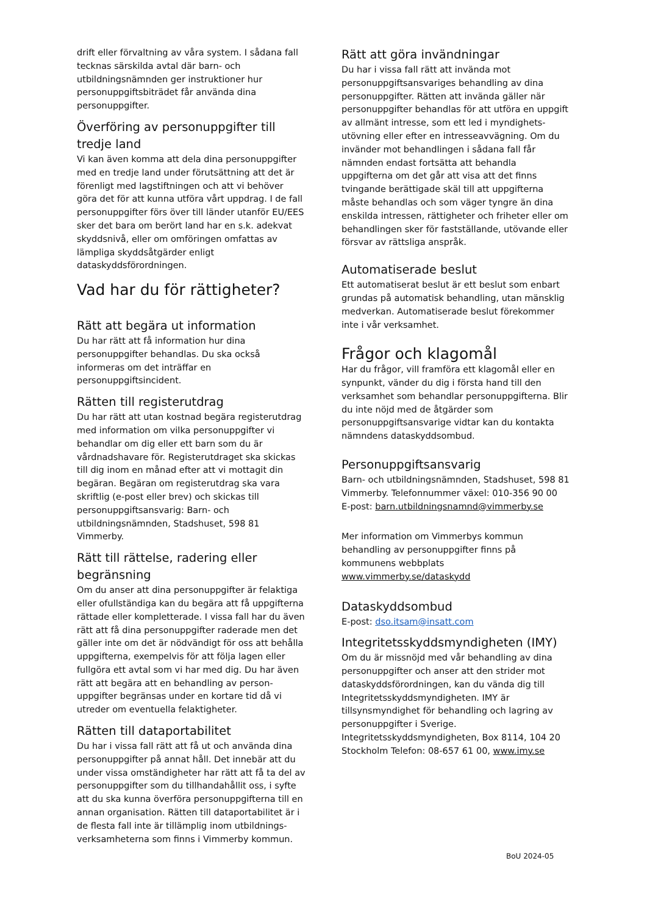drift eller förvaltning av våra system. I sådana fall tecknas särskilda avtal där barn- och utbildningsnämnden ger instruktioner hur personuppgiftsbiträdet får använda dina personuppgifter.
Överföring av personuppgifter till tredje land
Vi kan även komma att dela dina personuppgifter med en tredje land under förutsättning att det är förenligt med lagstiftningen och att vi behöver göra det för att kunna utföra vårt uppdrag. I de fall personuppgifter förs över till länder utanför EU/EES sker det bara om berört land har en s.k. adekvat skyddsnivå, eller om omföringen omfattas av lämpliga skyddsåtgärder enligt dataskyddsförordningen.
Vad har du för rättigheter?
Rätt att begära ut information
Du har rätt att få information hur dina personuppgifter behandlas. Du ska också informeras om det inträffar en personuppgiftsincident.
Rätten till registerutdrag
Du har rätt att utan kostnad begära registerutdrag med information om vilka personuppgifter vi behandlar om dig eller ett barn som du är vårdnadshavare för. Registerutdraget ska skickas till dig inom en månad efter att vi mottagit din begäran. Begäran om registerutdrag ska vara skriftlig (e-post eller brev) och skickas till personuppgiftsansvarig: Barn- och utbildningsnämnden, Stadshuset, 598 81 Vimmerby.
Rätt till rättelse, radering eller begränsning
Om du anser att dina personuppgifter är felaktiga eller ofullständiga kan du begära att få uppgifterna rättade eller kompletterade. I vissa fall har du även rätt att få dina personuppgifter raderade men det gäller inte om det är nödvändigt för oss att behålla uppgifterna, exempelvis för att följa lagen eller fullgöra ett avtal som vi har med dig. Du har även rätt att begära att en behandling av person-uppgifter begränsas under en kortare tid då vi utreder om eventuella felaktigheter.
Rätten till dataportabilitet
Du har i vissa fall rätt att få ut och använda dina personuppgifter på annat håll. Det innebär att du under vissa omständigheter har rätt att få ta del av personuppgifter som du tillhandahållit oss, i syfte att du ska kunna överföra personuppgifterna till en annan organisation. Rätten till dataportabilitet är i de flesta fall inte är tillämplig inom utbildnings-verksamheterna som finns i Vimmerby kommun.
Rätt att göra invändningar
Du har i vissa fall rätt att invända mot personuppgiftsansvariges behandling av dina personuppgifter. Rätten att invända gäller när personuppgifter behandlas för att utföra en uppgift av allmänt intresse, som ett led i myndighets-utövning eller efter en intresseavvägning. Om du invänder mot behandlingen i sådana fall får nämnden endast fortsätta att behandla uppgifterna om det går att visa att det finns tvingande berättigade skäl till att uppgifterna måste behandlas och som väger tyngre än dina enskilda intressen, rättigheter och friheter eller om behandlingen sker för fastställande, utövande eller försvar av rättsliga anspråk.
Automatiserade beslut
Ett automatiserat beslut är ett beslut som enbart grundas på automatisk behandling, utan mänsklig medverkan. Automatiserade beslut förekommer inte i vår verksamhet.
Frågor och klagomål
Har du frågor, vill framföra ett klagomål eller en synpunkt, vänder du dig i första hand till den verksamhet som behandlar personuppgifterna. Blir du inte nöjd med de åtgärder som personuppgiftsansvarige vidtar kan du kontakta nämndens dataskyddsombud.
Personuppgiftsansvarig
Barn- och utbildningsnämnden, Stadshuset, 598 81 Vimmerby. Telefonnummer växel: 010-356 90 00
E-post: barn.utbildningsnamnd@vimmerby.se
Mer information om Vimmerbys kommun behandling av personuppgifter finns på kommunens webbplats www.vimmerby.se/dataskydd
Dataskyddsombud
E-post: dso.itsam@insatt.com
Integritetsskyddsmyndigheten (IMY)
Om du är missnöjd med vår behandling av dina personuppgifter och anser att den strider mot dataskyddsförordningen, kan du vända dig till Integritetsskyddsmyndigheten. IMY är tillsynsmyndighet för behandling och lagring av personuppgifter i Sverige. Integritetsskyddsmyndigheten, Box 8114, 104 20 Stockholm Telefon: 08-657 61 00, www.imy.se
BoU 2024-05